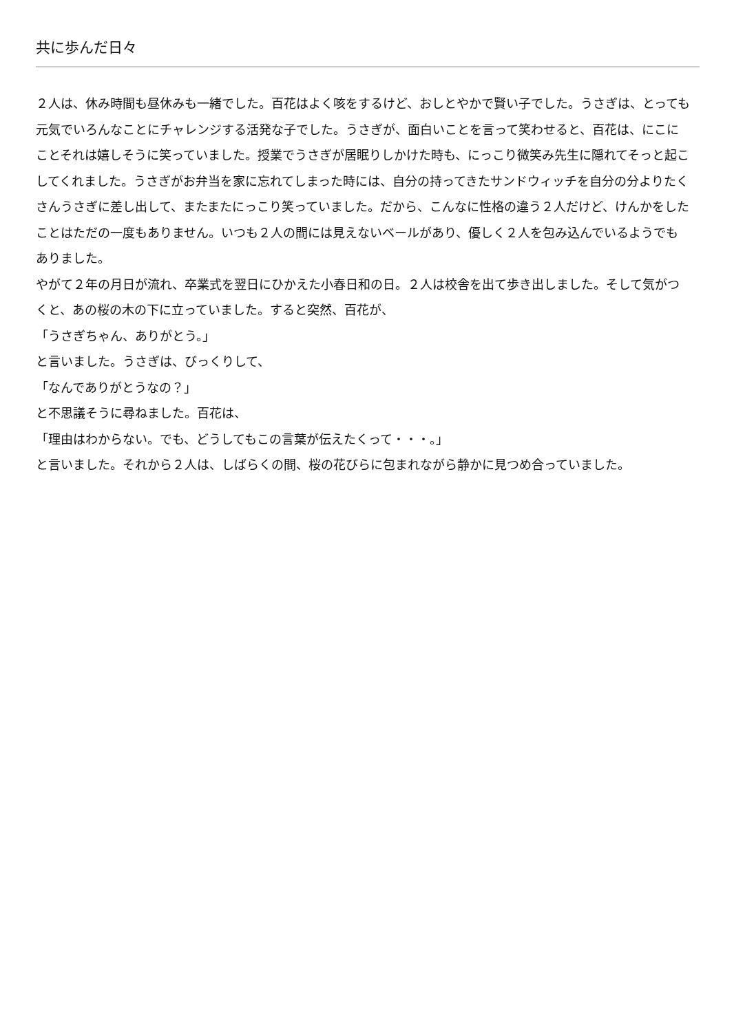共に歩んだ日々
２人は、休み時間も昼休みも一緒でした。百花はよく咳をするけど、おしとやかで賢い子でした。うさぎは、とっても元気でいろんなことにチャレンジする活発な子でした。うさぎが、面白いことを言って笑わせると、百花は、にこにことそれは嬉しそうに笑っていました。授業でうさぎが居眠りしかけた時も、にっこり微笑み先生に隠れてそっと起こしてくれました。うさぎがお弁当を家に忘れてしまった時には、自分の持ってきたサンドウィッチを自分の分よりたくさんうさぎに差し出して、またまたにっこり笑っていました。だから、こんなに性格の違う２人だけど、けんかをしたことはただの一度もありません。いつも２人の間には見えないベールがあり、優しく２人を包み込んでいるようでもありました。
やがて２年の月日が流れ、卒業式を翌日にひかえた小春日和の日。２人は校舎を出て歩き出しました。そして気がつくと、あの桜の木の下に立っていました。すると突然、百花が、
「うさぎちゃん、ありがとう。」
と言いました。うさぎは、びっくりして、
「なんでありがとうなの？」
と不思議そうに尋ねました。百花は、
「理由はわからない。でも、どうしてもこの言葉が伝えたくって・・・。」
と言いました。それから２人は、しばらくの間、桜の花びらに包まれながら静かに見つめ合っていました。